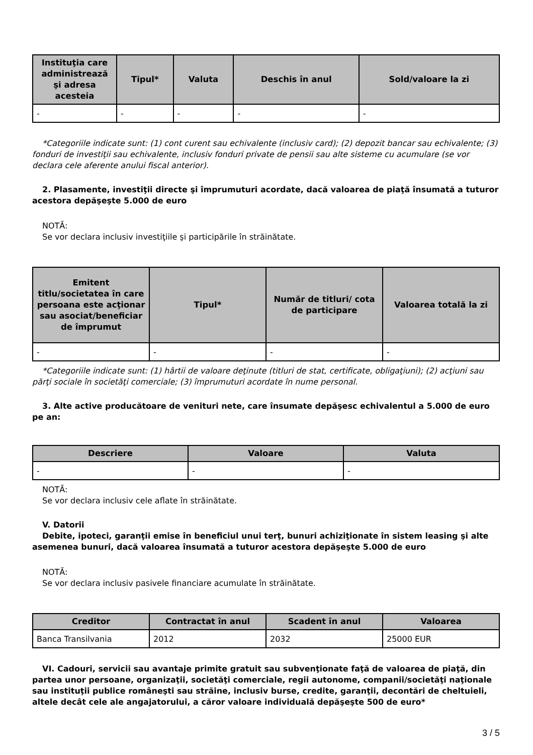| Instituţia care administrează şi adresa acesteia | Tipul* | Valuta | Deschis în anul | Sold/valoare la zi |
| --- | --- | --- | --- | --- |
| - | - | - | - | - |
*Categoriile indicate sunt: (1) cont curent sau echivalente (inclusiv card); (2) depozit bancar sau echivalente; (3) fonduri de investiţii sau echivalente, inclusiv fonduri private de pensii sau alte sisteme cu acumulare (se vor declara cele aferente anului fiscal anterior).
2. Plasamente, investiţii directe şi împrumuturi acordate, dacă valoarea de piaţă însumată a tuturor acestora depăşeşte 5.000 de euro
NOTĂ:
Se vor declara inclusiv investiţiile şi participările în străinătate.
| Emitent titlu/societatea în care persoana este acţionar sau asociat/beneficiar de împrumut | Tipul* | Număr de titluri/ cota de participare | Valoarea totală la zi |
| --- | --- | --- | --- |
| - | - | - | - |
*Categoriile indicate sunt: (1) hârtii de valoare deţinute (titluri de stat, certificate, obligaţiuni); (2) acţiuni sau părţi sociale în societăţi comerciale; (3) împrumuturi acordate în nume personal.
3. Alte active producătoare de venituri nete, care însumate depăşesc echivalentul a 5.000 de euro pe an:
| Descriere | Valoare | Valuta |
| --- | --- | --- |
| - | - | - |
NOTĂ:
Se vor declara inclusiv cele aflate în străinătate.
V. Datorii
Debite, ipoteci, garanţii emise în beneficiul unui terţ, bunuri achiziţionate în sistem leasing şi alte asemenea bunuri, dacă valoarea însumată a tuturor acestora depăşeşte 5.000 de euro
NOTĂ:
Se vor declara inclusiv pasivele financiare acumulate în străinătate.
| Creditor | Contractat în anul | Scadent în anul | Valoarea |
| --- | --- | --- | --- |
| Banca Transilvania | 2012 | 2032 | 25000 EUR |
VI. Cadouri, servicii sau avantaje primite gratuit sau subvenţionate faţă de valoarea de piaţă, din partea unor persoane, organizaţii, societăţi comerciale, regii autonome, companii/societăţi naţionale sau instituţii publice româneşti sau străine, inclusiv burse, credite, garanţii, decontări de cheltuieli, altele decât cele ale angajatorului, a căror valoare individuală depăşeşte 500 de euro*
3 / 5